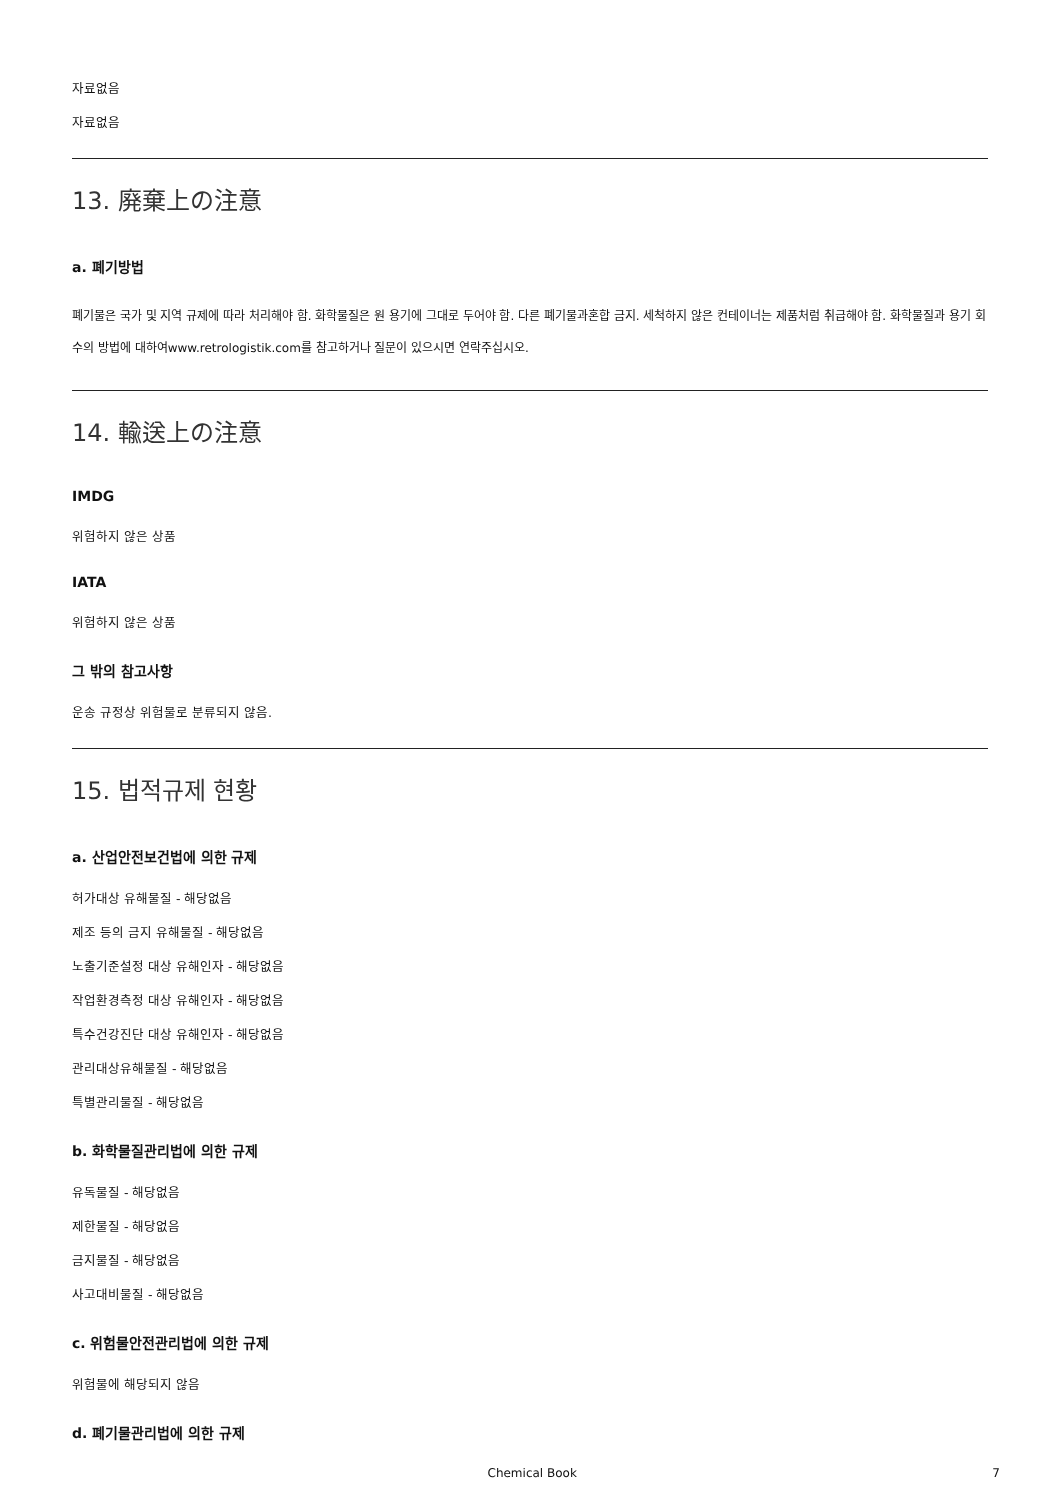자료없음
자료없음
13. 廃棄上の注意
a. 폐기방법
폐기물은 국가 및 지역 규제에 따라 처리해야 함. 화학물질은 원 용기에 그대로 두어야 함. 다른 폐기물과혼합 금지. 세척하지 않은 컨테이너는 제품처럼 취급해야 함. 화학물질과 용기 회수의 방법에 대하여www.retrologistik.com를 참고하거나 질문이 있으시면 연락주십시오.
14. 輸送上の注意
IMDG
위험하지 않은 상품
IATA
위험하지 않은 상품
그 밖의 참고사항
운송 규정상 위험물로 분류되지 않음.
15. 법적규제 현황
a. 산업안전보건법에 의한 규제
허가대상 유해물질 - 해당없음
제조 등의 금지 유해물질 - 해당없음
노출기준설정 대상 유해인자 - 해당없음
작업환경측정 대상 유해인자 - 해당없음
특수건강진단 대상 유해인자 - 해당없음
관리대상유해물질 - 해당없음
특별관리물질 - 해당없음
b. 화학물질관리법에 의한 규제
유독물질 - 해당없음
제한물질 - 해당없음
금지물질 - 해당없음
사고대비물질 - 해당없음
c. 위험물안전관리법에 의한 규제
위험물에 해당되지 않음
d. 폐기물관리법에 의한 규제
Chemical Book 7